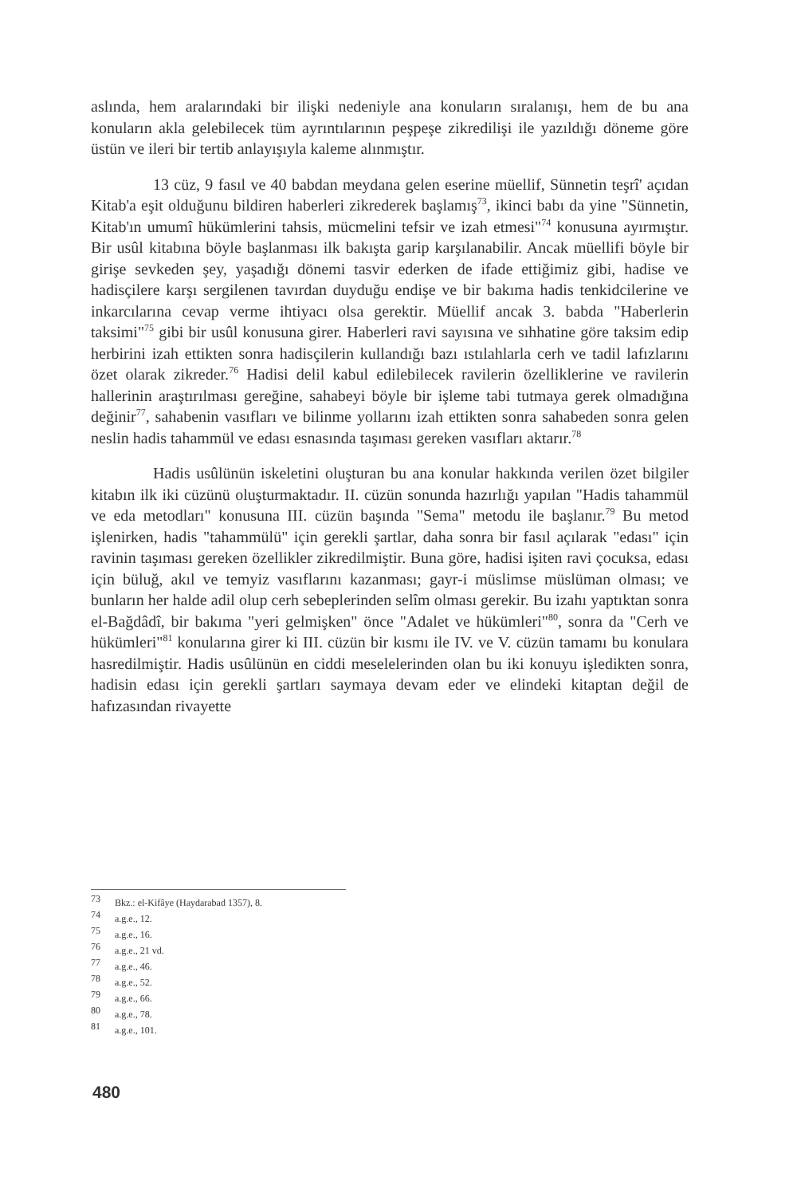aslında, hem aralarındaki bir ilişki nedeniyle ana konuların sıralanışı, hem de bu ana konuların akla gelebilecek tüm ayrıntılarının peşpeşe zikredilişi ile yazıldığı döneme göre üstün ve ileri bir tertib anlayışıyla kaleme alınmıştır.
13 cüz, 9 fasıl ve 40 babdan meydana gelen eserine müellif, Sünnetin teşrî' açıdan Kitab'a eşit olduğunu bildiren haberleri zikrederek başlamış<sup>73</sup>, ikinci babı da yine "Sünnetin, Kitab'ın umumî hükümlerini tahsis, mücmelini tefsir ve izah etmesi"<sup>74</sup> konusuna ayırmıştır. Bir usûl kitabına böyle başlanması ilk bakışta garip karşılanabilir. Ancak müellifi böyle bir girişe sevkeden şey, yaşadığı dönemi tasvir ederken de ifade ettiğimiz gibi, hadise ve hadisçilere karşı sergilenen tavırdan duyduğu endişe ve bir bakıma hadis tenkidcilerine ve inkarcılarına cevap verme ihtiyacı olsa gerektir. Müellif ancak 3. babda "Haberlerin taksimi"<sup>75</sup> gibi bir usûl konusuna girer. Haberleri ravi sayısına ve sıhhatine göre taksim edip herbirini izah ettikten sonra hadisçilerin kullandığı bazı ıstılahlarla cerh ve tadil lafızlarını özet olarak zikreder.<sup>76</sup> Hadisi delil kabul edilebilecek ravilerin özelliklerine ve ravilerin hallerinin araştırılması gereğine, sahabeyi böyle bir işleme tabi tutmaya gerek olmadığına değinir<sup>77</sup>, sahabenin vasıfları ve bilinme yollarını izah ettikten sonra sahabeden sonra gelen neslin hadis tahammül ve edası esnasında taşıması gereken vasıfları aktarır.<sup>78</sup>
Hadis usûlünün iskeletini oluşturan bu ana konular hakkında verilen özet bilgiler kitabın ilk iki cüzünü oluşturmaktadır. II. cüzün sonunda hazırlığı yapılan "Hadis tahammül ve eda metodları" konusuna III. cüzün başında "Sema" metodu ile başlanır.<sup>79</sup> Bu metod işlenirken, hadis "tahammülü" için gerekli şartlar, daha sonra bir fasıl açılarak "edası" için ravinin taşıması gereken özellikler zikredilmiştir. Buna göre, hadisi işiten ravi çocuksa, edası için büluğ, akıl ve temyiz vasıflarını kazanması; gayr-i müslimse müslüman olması; ve bunların her halde adil olup cerh sebeplerinden selîm olması gerekir. Bu izahı yaptıktan sonra el-Bağdâdî, bir bakıma "yeri gelmişken" önce "Adalet ve hükümleri"<sup>80</sup>, sonra da "Cerh ve hükümleri"<sup>81</sup> konularına girer ki III. cüzün bir kısmı ile IV. ve V. cüzün tamamı bu konulara hasredilmiştir. Hadis usûlünün en ciddi meselelerinden olan bu iki konuyu işledikten sonra, hadisin edası için gerekli şartları saymaya devam eder ve elindeki kitaptan değil de hafızasından rivayette
<sup>73</sup> Bkz.: el-Kifâye (Haydarabad 1357), 8.
<sup>74</sup> a.g.e., 12.
<sup>75</sup> a.g.e., 16.
<sup>76</sup> a.g.e., 21 vd.
<sup>77</sup> a.g.e., 46.
<sup>78</sup> a.g.e., 52.
<sup>79</sup> a.g.e., 66.
<sup>80</sup> a.g.e., 78.
<sup>81</sup> a.g.e., 101.
480